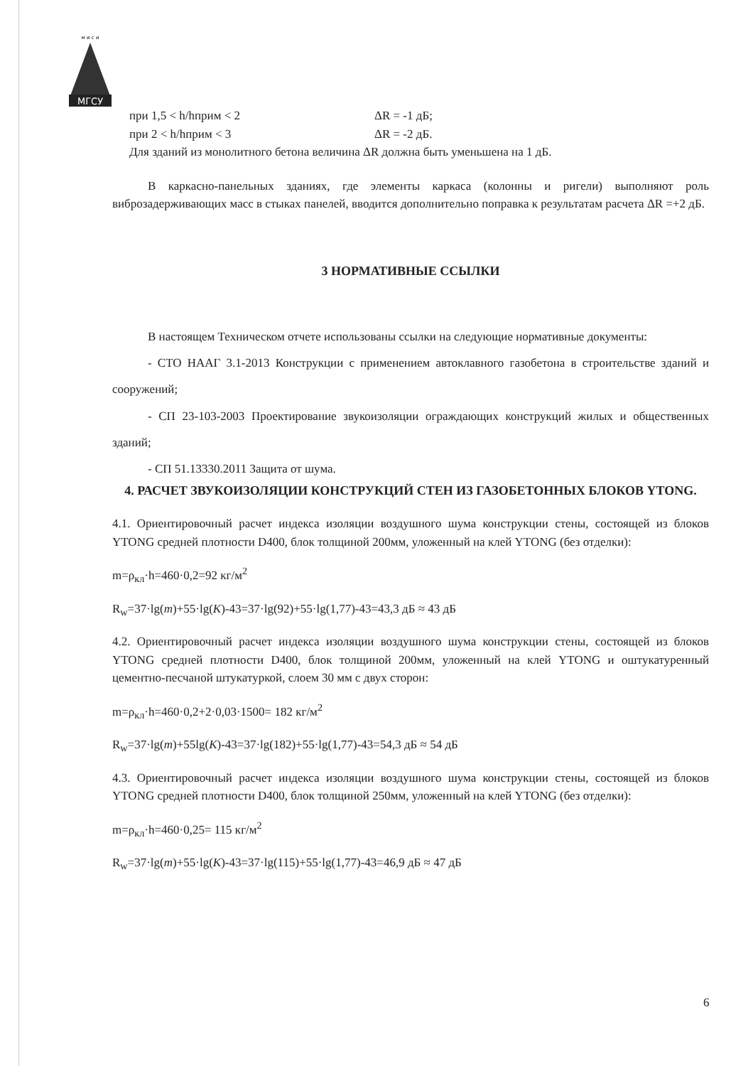МГСУ
м и с и
при 1,5 < h/hприм < 2 ΔR = -1 дБ;
при 2 < h/hприм < 3 ΔR = -2 дБ.
Для зданий из монолитного бетона величина ΔR должна быть уменьшена на 1 дБ.
В каркасно-панельных зданиях, где элементы каркаса (колонны и ригели) выполняют роль виброзадерживающих масс в стыках панелей, вводится дополнительно поправка к результатам расчета ΔR =+2 дБ.
3 НОРМАТИВНЫЕ ССЫЛКИ
В настоящем Техническом отчете использованы ссылки на следующие нормативные документы:
- СТО НААГ 3.1-2013 Конструкции с применением автоклавного газобетона в строительстве зданий и сооружений;
- СП 23-103-2003 Проектирование звукоизоляции ограждающих конструкций жилых и общественных зданий;
- СП 51.13330.2011 Защита от шума.
4. РАСЧЕТ ЗВУКОИЗОЛЯЦИИ КОНСТРУКЦИЙ СТЕН ИЗ ГАЗОБЕТОННЫХ БЛОКОВ YTONG.
4.1. Ориентировочный расчет индекса изоляции воздушного шума конструкции стены, состоящей из блоков YTONG средней плотности D400, блок толщиной 200мм, уложенный на клей YTONG (без отделки):
m=ρ<sub>кл</sub>·h=460·0,2=92 кг/м<sup>2</sup>
R<sub>w</sub>=37·lg(m)+55·lg(K)-43=37·lg(92)+55·lg(1,77)-43=43,3 дБ ≈ 43 дБ
4.2. Ориентировочный расчет индекса изоляции воздушного шума конструкции стены, состоящей из блоков YTONG средней плотности D400, блок толщиной 200мм, уложенный на клей YTONG и оштукатуренный цементно-песчаной штукатуркой, слоем 30 мм с двух сторон:
m=ρ<sub>кл</sub>·h=460·0,2+2·0,03·1500= 182 кг/м<sup>2</sup>
R<sub>w</sub>=37·lg(m)+55lg(K)-43=37·lg(182)+55·lg(1,77)-43=54,3 дБ ≈ 54 дБ
4.3. Ориентировочный расчет индекса изоляции воздушного шума конструкции стены, состоящей из блоков YTONG средней плотности D400, блок толщиной 250мм, уложенный на клей YTONG (без отделки):
m=ρ<sub>кл</sub>·h=460·0,25= 115 кг/м<sup>2</sup>
R<sub>w</sub>=37·lg(m)+55·lg(K)-43=37·lg(115)+55·lg(1,77)-43=46,9 дБ ≈ 47 дБ
6